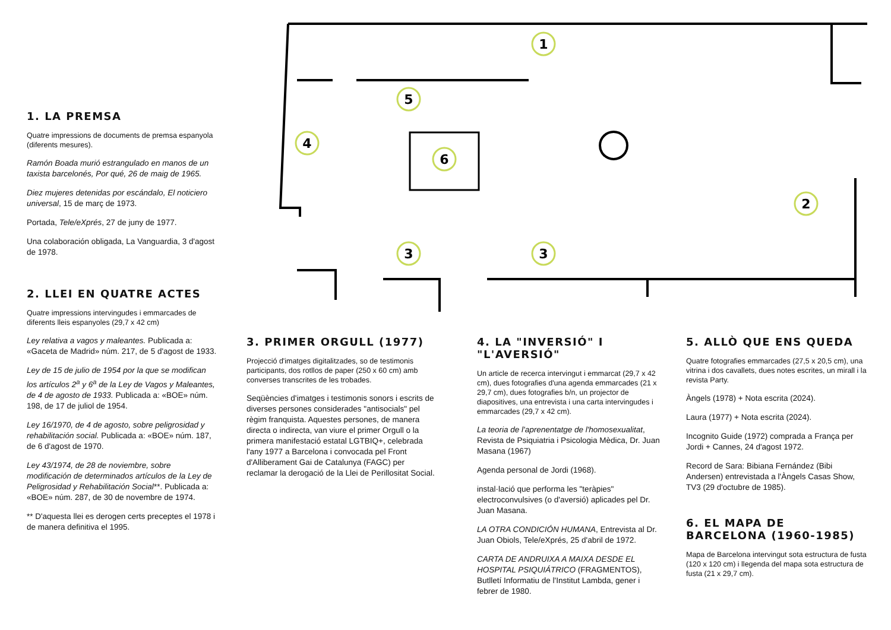1
5
4
6
2
3
3
1. LA PREMSA
Quatre impressions de documents de premsa espanyola (diferents mesures).
Ramón Boada murió estrangulado en manos de un taxista barcelonés, Por qué, 26 de maig de 1965.
Diez mujeres detenidas por escándalo, El noticiero universal, 15 de març de 1973.
Portada, Tele/eXprés, 27 de juny de 1977.
Una colaboración obligada, La Vanguardia, 3 d'agost de 1978.
2. LLEI EN QUATRE ACTES
Quatre impressions intervingudes i emmarcades de diferents lleis espanyoles (29,7 x 42 cm)
Ley relativa a vagos y maleantes. Publicada a: «Gaceta de Madrid» núm. 217, de 5 d'agost de 1933.
Ley de 15 de julio de 1954 por la que se modifican los artículos 2<sup>a</sup> y 6<sup>a</sup> de la Ley de Vagos y Maleantes, de 4 de agosto de 1933. Publicada a: «BOE» núm. 198, de 17 de juliol de 1954.
Ley 16/1970, de 4 de agosto, sobre peligrosidad y rehabilitación social. Publicada a: «BOE» núm. 187, de 6 d'agost de 1970.
Ley 43/1974, de 28 de noviembre, sobre modificación de determinados artículos de la Ley de Peligrosidad y Rehabilitación Social**. Publicada a: «BOE» núm. 287, de 30 de novembre de 1974.
** D'aquesta llei es derogen certs preceptes el 1978 i de manera definitiva el 1995.
3. PRIMER ORGULL (1977)
Projecció d'imatges digitalitzades, so de testimonis participants, dos rotllos de paper (250 x 60 cm) amb converses transcrites de les trobades.
Seqüències d'imatges i testimonis sonors i escrits de diverses persones considerades "antisocials" pel règim franquista. Aquestes persones, de manera directa o indirecta, van viure el primer Orgull o la primera manifestació estatal LGTBIQ+, celebrada l'any 1977 a Barcelona i convocada pel Front d'Alliberament Gai de Catalunya (FAGC) per reclamar la derogació de la Llei de Perillositat Social.
4. LA "INVERSIÓ" I "L'AVERSIÓ"
Un article de recerca intervingut i emmarcat (29,7 x 42 cm), dues fotografies d'una agenda emmarcades (21 x 29,7 cm), dues fotografies b/n, un projector de diapositives, una entrevista i una carta intervingudes i emmarcades (29,7 x 42 cm).
La teoria de l'aprenentatge de l'homosexualitat, Revista de Psiquiatria i Psicologia Mèdica, Dr. Juan Masana (1967)
Agenda personal de Jordi (1968).
instal·lació que performa les "teràpies" electroconvulsives (o d'aversió) aplicades pel Dr. Juan Masana.
LA OTRA CONDICIÓN HUMANA, Entrevista al Dr. Juan Obiols, Tele/eXprés, 25 d'abril de 1972.
CARTA DE ANDRUIXA A MAIXA DESDE EL HOSPITAL PSIQUIÁTRICO (FRAGMENTOS), Butlletí Informatiu de l'Institut Lambda, gener i febrer de 1980.
5. ALLÒ QUE ENS QUEDA
Quatre fotografies emmarcades (27,5 x 20,5 cm), una vitrina i dos cavallets, dues notes escrites, un mirall i la revista Party.
Àngels (1978) + Nota escrita (2024).
Laura (1977) + Nota escrita (2024).
Incognito Guide (1972) comprada a França per Jordi + Cannes, 24 d'agost 1972.
Record de Sara: Bibiana Fernández (Bibi Andersen) entrevistada a l'Àngels Casas Show, TV3 (29 d'octubre de 1985).
6. EL MAPA DE BARCELONA (1960-1985)
Mapa de Barcelona intervingut sota estructura de fusta (120 x 120 cm) i llegenda del mapa sota estructura de fusta (21 x 29,7 cm).